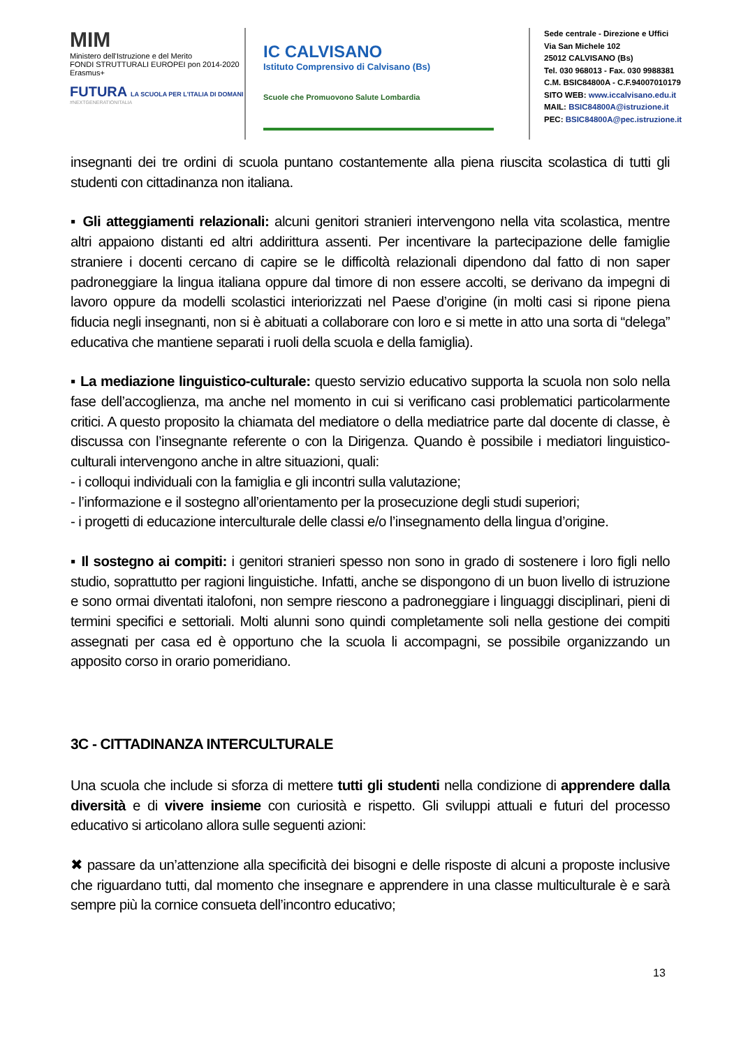MIM
Ministero dell'Istruzione e del Merito
FONDI STRUTTURALI EUROPEI pon 2014-2020 Erasmus+
FUTURA LA SCUOLA PER L'ITALIA DI DOMANI
#NEXTGENERATIONITALIA
IC CALVISANO
Istituto Comprensivo di Calvisano (Bs)
Scuole che Promuovono Salute Lombardia
Sede centrale - Direzione e Uffici
Via San Michele 102
25012 CALVISANO (Bs)
Tel. 030 968013 - Fax. 030 9988381
C.M. BSIC84800A - C.F.94007010179
SITO WEB: www.iccalvisano.edu.it
MAIL: BSIC84800A@istruzione.it
PEC: BSIC84800A@pec.istruzione.it
insegnanti dei tre ordini di scuola puntano costantemente alla piena riuscita scolastica di tutti gli studenti con cittadinanza non italiana.
▪ Gli atteggiamenti relazionali: alcuni genitori stranieri intervengono nella vita scolastica, mentre altri appaiono distanti ed altri addirittura assenti. Per incentivare la partecipazione delle famiglie straniere i docenti cercano di capire se le difficoltà relazionali dipendono dal fatto di non saper padroneggiare la lingua italiana oppure dal timore di non essere accolti, se derivano da impegni di lavoro oppure da modelli scolastici interiorizzati nel Paese d’origine (in molti casi si ripone piena fiducia negli insegnanti, non si è abituati a collaborare con loro e si mette in atto una sorta di “delega” educativa che mantiene separati i ruoli della scuola e della famiglia).
▪ La mediazione linguistico-culturale: questo servizio educativo supporta la scuola non solo nella fase dell’accoglienza, ma anche nel momento in cui si verificano casi problematici particolarmente critici. A questo proposito la chiamata del mediatore o della mediatrice parte dal docente di classe, è discussa con l’insegnante referente o con la Dirigenza. Quando è possibile i mediatori linguistico-culturali intervengono anche in altre situazioni, quali:
- i colloqui individuali con la famiglia e gli incontri sulla valutazione;
- l’informazione e il sostegno all’orientamento per la prosecuzione degli studi superiori;
- i progetti di educazione interculturale delle classi e/o l’insegnamento della lingua d’origine.
▪ Il sostegno ai compiti: i genitori stranieri spesso non sono in grado di sostenere i loro figli nello studio, soprattutto per ragioni linguistiche. Infatti, anche se dispongono di un buon livello di istruzione e sono ormai diventati italofoni, non sempre riescono a padroneggiare i linguaggi disciplinari, pieni di termini specifici e settoriali. Molti alunni sono quindi completamente soli nella gestione dei compiti assegnati per casa ed è opportuno che la scuola li accompagni, se possibile organizzando un apposito corso in orario pomeridiano.
3C - CITTADINANZA INTERCULTURALE
Una scuola che include si sforza di mettere tutti gli studenti nella condizione di apprendere dalla diversità e di vivere insieme con curiosità e rispetto. Gli sviluppi attuali e futuri del processo educativo si articolano allora sulle seguenti azioni:
✖ passare da un’attenzione alla specificità dei bisogni e delle risposte di alcuni a proposte inclusive che riguardano tutti, dal momento che insegnare e apprendere in una classe multiculturale è e sarà sempre più la cornice consueta dell’incontro educativo;
13